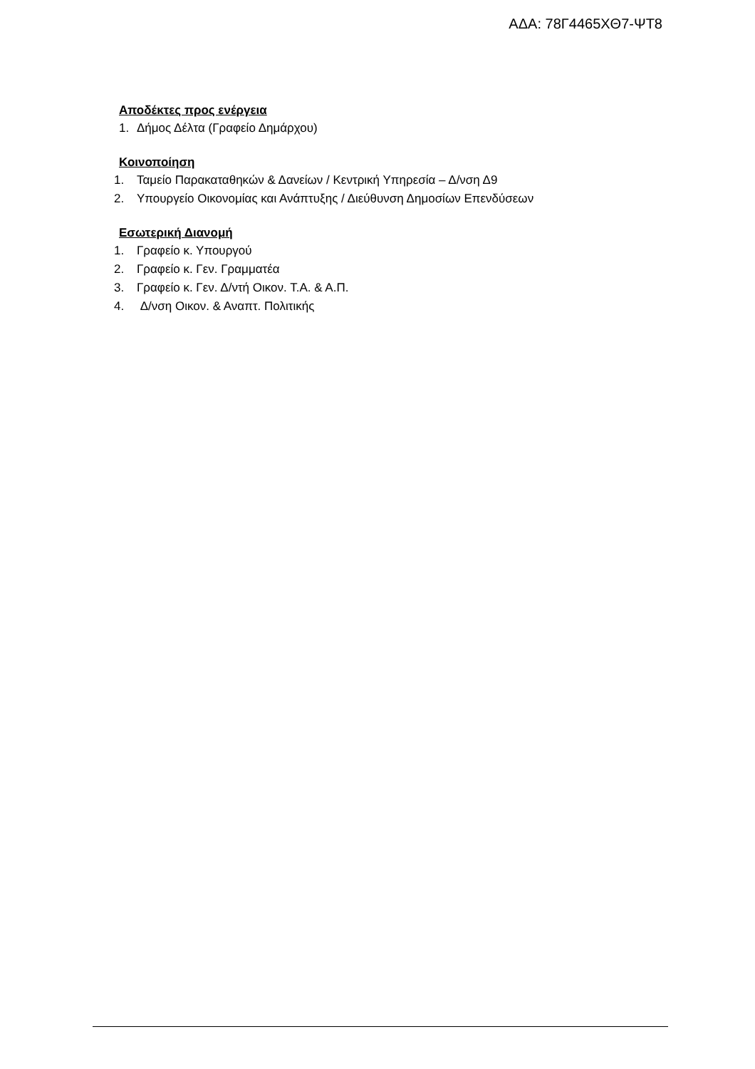ΑΔΑ: 78Γ4465ΧΘ7-ΨΤ8
Αποδέκτες προς ενέργεια
1. Δήμος Δέλτα (Γραφείο Δημάρχου)
Κοινοποίηση
1. Ταμείο Παρακαταθηκών & Δανείων / Κεντρική Υπηρεσία – Δ/νση Δ9
2. Υπουργείο Οικονομίας και Ανάπτυξης / Διεύθυνση Δημοσίων Επενδύσεων
Εσωτερική Διανομή
1. Γραφείο κ. Υπουργού
2. Γραφείο κ. Γεν. Γραμματέα
3. Γραφείο κ. Γεν. Δ/ντή Οικον. Τ.Α. & Α.Π.
4. Δ/νση Οικον. & Αναπτ. Πολιτικής